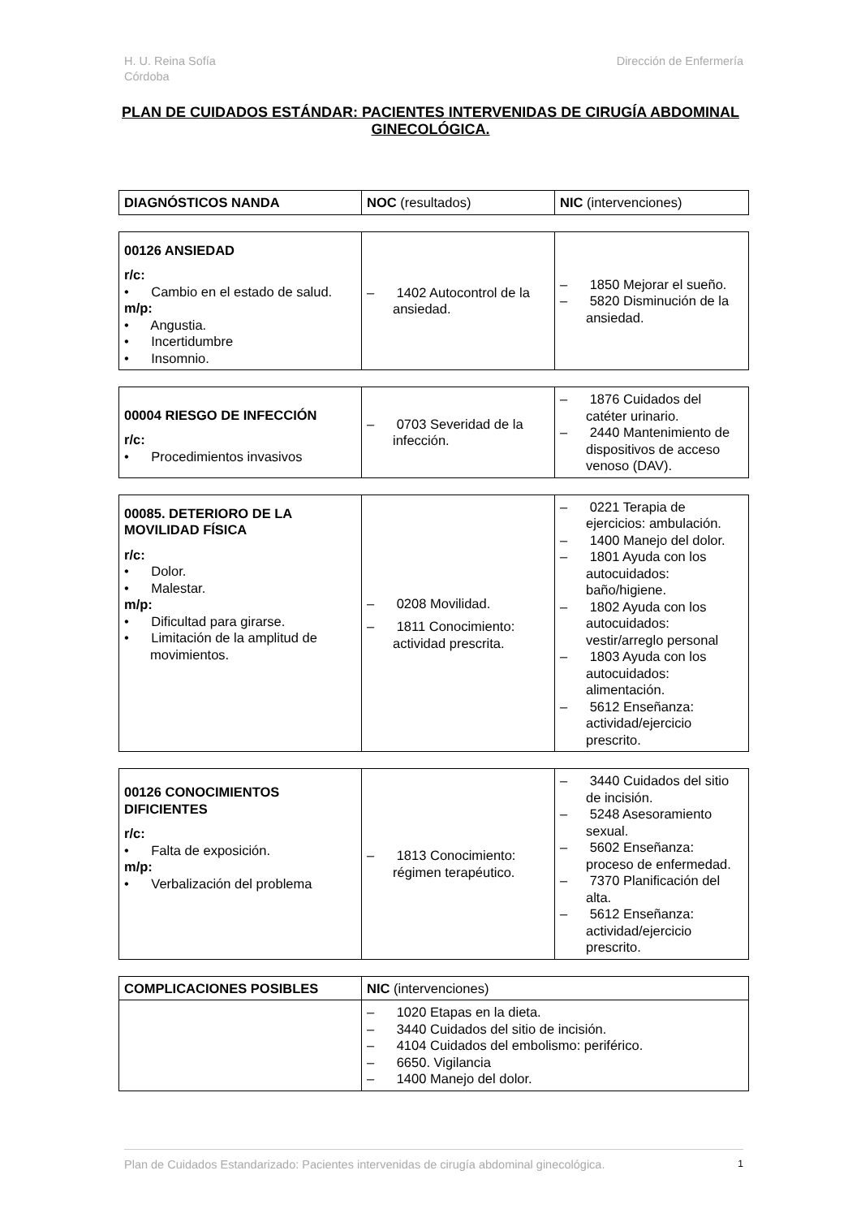H. U. Reina Sofía
Córdoba
Dirección de Enfermería
PLAN DE CUIDADOS ESTÁNDAR: PACIENTES INTERVENIDAS DE CIRUGÍA ABDOMINAL GINECOLÓGICA.
| DIAGNÓSTICOS NANDA | NOC (resultados) | NIC (intervenciones) |
| 00126 ANSIEDAD r/c: • Cambio en el estado de salud. m/p: • Angustia. • Incertidumbre • Insomnio. | – 1402 Autocontrol de la ansiedad. | – 1850 Mejorar el sueño. – 5820 Disminución de la ansiedad. |
| 00004 RIESGO DE INFECCIÓN r/c: • Procedimientos invasivos | – 0703 Severidad de la infección. | – 1876 Cuidados del catéter urinario. – 2440 Mantenimiento de dispositivos de acceso venoso (DAV). |
| 00085. DETERIORO DE LA MOVILIDAD FÍSICA r/c: • Dolor. • Malestar. m/p: • Dificultad para girarse. • Limitación de la amplitud de movimientos. | – 0208 Movilidad. – 1811 Conocimiento: actividad prescrita. | – 0221 Terapia de ejercicios: ambulación. – 1400 Manejo del dolor. – 1801 Ayuda con los autocuidados: baño/higiene. – 1802 Ayuda con los autocuidados: vestir/arreglo personal – 1803 Ayuda con los autocuidados: alimentación. – 5612 Enseñanza: actividad/ejercicio prescrito. |
| 00126 CONOCIMIENTOS DIFICIENTES r/c: • Falta de exposición. m/p: • Verbalización del problema | – 1813 Conocimiento: régimen terapéutico. | – 3440 Cuidados del sitio de incisión. – 5248 Asesoramiento sexual. – 5602 Enseñanza: proceso de enfermedad. – 7370 Planificación del alta. – 5612 Enseñanza: actividad/ejercicio prescrito. |
| COMPLICACIONES POSIBLES | NIC (intervenciones) |
| | – 1020 Etapas en la dieta. – 3440 Cuidados del sitio de incisión. – 4104 Cuidados del embolismo: periférico. – 6650. Vigilancia – 1400 Manejo del dolor. |
Plan de Cuidados Estandarizado: Pacientes intervenidas de cirugía abdominal ginecológica. 1